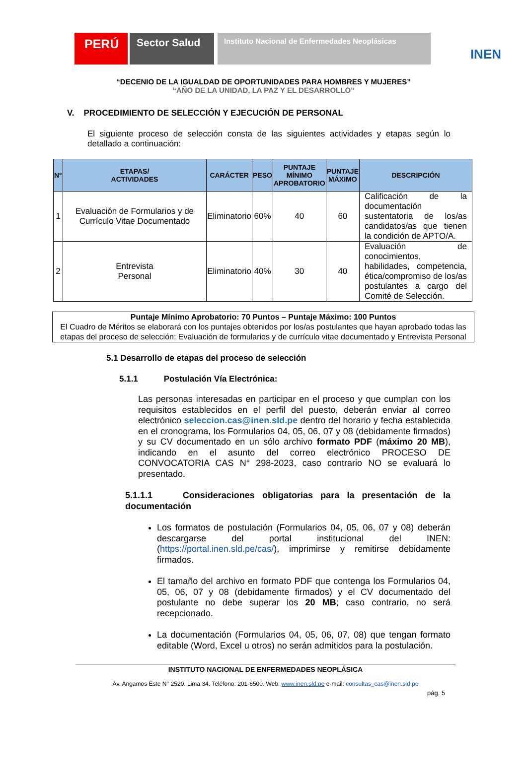PERÚ
Sector Salud
Instituto Nacional de Enfermedades Neoplásicas
INEN
“DECENIO DE LA IGUALDAD DE OPORTUNIDADES PARA HOMBRES Y MUJERES”
“AÑO DE LA UNIDAD, LA PAZ Y EL DESARROLLO”
V. PROCEDIMIENTO DE SELECCIÓN Y EJECUCIÓN DE PERSONAL
El siguiente proceso de selección consta de las siguientes actividades y etapas según lo detallado a continuación:
| N° | ETAPAS/ ACTIVIDADES | CARÁCTER | PESO | PUNTAJE MÍNIMO APROBATORIO | PUNTAJE MÁXIMO | DESCRIPCIÓN |
| --- | --- | --- | --- | --- | --- | --- |
| 1 | Evaluación de Formularios y de Currículo Vitae Documentado | Eliminatorio | 60% | 40 | 60 | Calificación de la documentación sustentatoria de los/as candidatos/as que tienen la condición de APTO/A. |
| 2 | Entrevista Personal | Eliminatorio | 40% | 30 | 40 | Evaluación de conocimientos, habilidades, competencia, ética/compromiso de los/as postulantes a cargo del Comité de Selección. |
Puntaje Mínimo Aprobatorio: 70 Puntos – Puntaje Máximo: 100 Puntos
El Cuadro de Méritos se elaborará con los puntajes obtenidos por los/as postulantes que hayan aprobado todas las etapas del proceso de selección: Evaluación de formularios y de currículo vitae documentado y Entrevista Personal
5.1 Desarrollo de etapas del proceso de selección
5.1.1 Postulación Vía Electrónica:
Las personas interesadas en participar en el proceso y que cumplan con los requisitos establecidos en el perfil del puesto, deberán enviar al correo electrónico seleccion.cas@inen.sld.pe dentro del horario y fecha establecida en el cronograma, los Formularios 04, 05, 06, 07 y 08 (debidamente firmados) y su CV documentado en un sólo archivo formato PDF (máximo 20 MB), indicando en el asunto del correo electrónico PROCESO DE CONVOCATORIA CAS N° 298-2023, caso contrario NO se evaluará lo presentado.
5.1.1.1 Consideraciones obligatorias para la presentación de la documentación
Los formatos de postulación (Formularios 04, 05, 06, 07 y 08) deberán descargarse del portal institucional del INEN: (https://portal.inen.sld.pe/cas/), imprimirse y remitirse debidamente firmados.
El tamaño del archivo en formato PDF que contenga los Formularios 04, 05, 06, 07 y 08 (debidamente firmados) y el CV documentado del postulante no debe superar los 20 MB; caso contrario, no será recepcionado.
La documentación (Formularios 04, 05, 06, 07, 08) que tengan formato editable (Word, Excel u otros) no serán admitidos para la postulación.
INSTITUTO NACIONAL DE ENFERMEDADES NEOPLÁSICA
Av. Angamos Este N° 2520. Lima 34. Teléfono: 201-6500. Web: www.inen.sld.pe e-mail: consultas_cas@inen.sld.pe
pág. 5